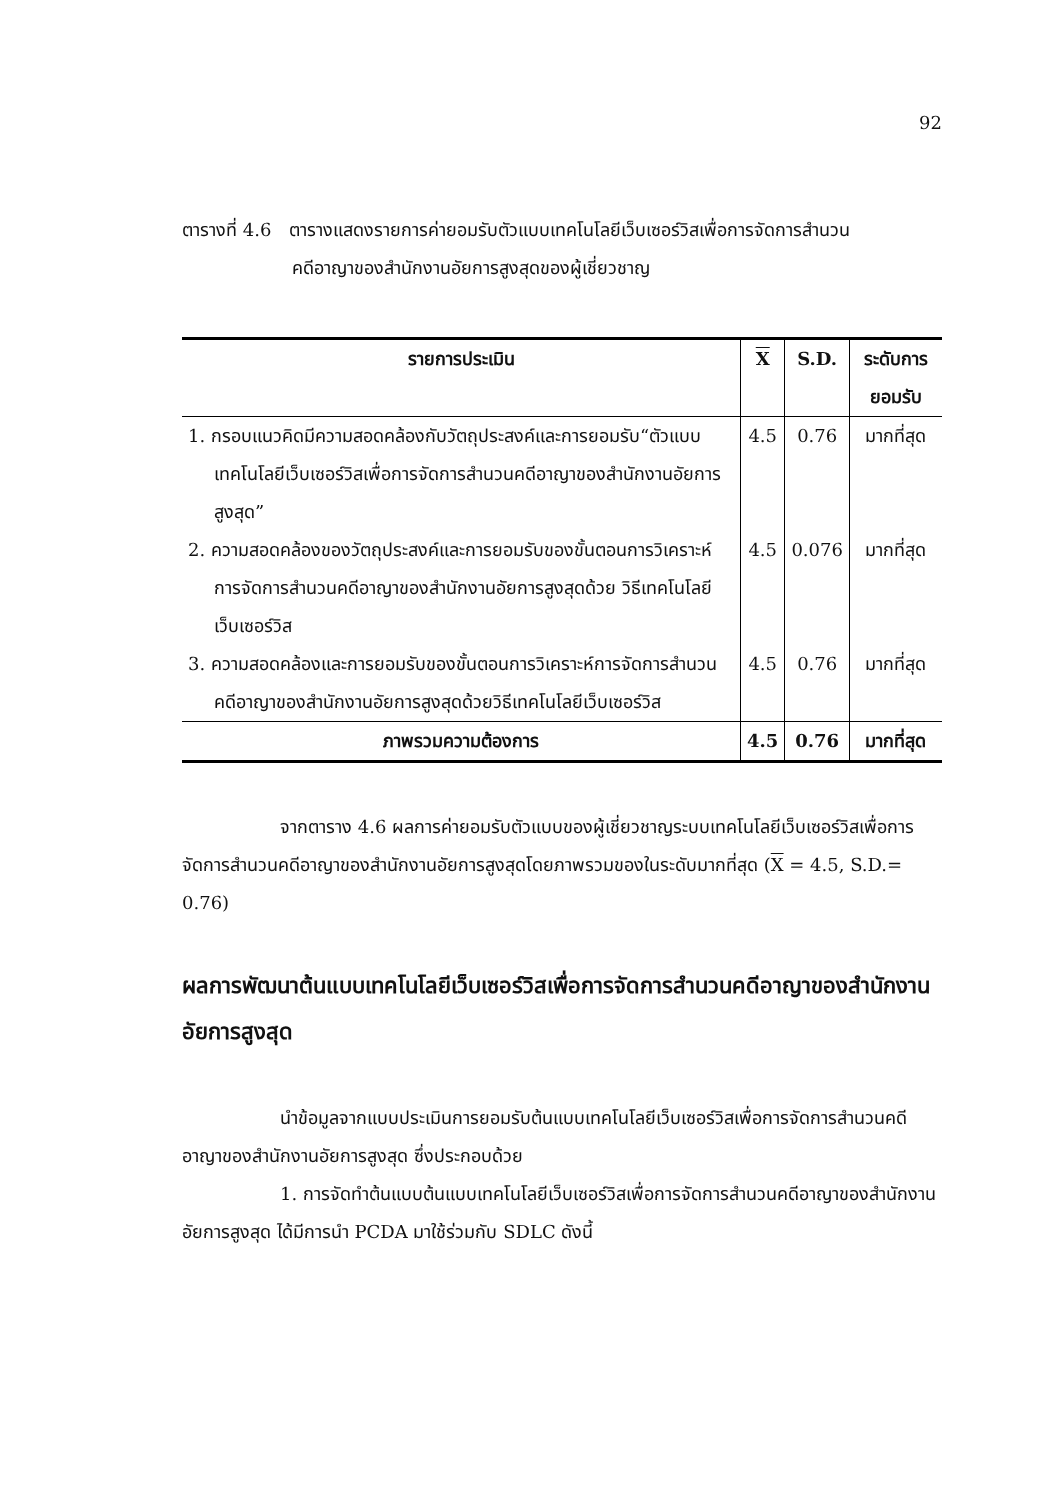92
ตารางที่ 4.6 ตารางแสดงรายการค่ายอมรับตัวแบบเทคโนโลยีเว็บเซอร์วิสเพื่อการจัดการสำนวน
คดีอาญาของสำนักงานอัยการสูงสุดของผู้เชี่ยวชาญ
| รายการประเมิน | X | S.D. | ระดับการยอมรับ |
| --- | --- | --- | --- |
| 1. กรอบแนวคิดมีความสอดคล้องกับวัตถุประสงค์และการยอมรับ“ตัวแบบเทคโนโลยีเว็บเซอร์วิสเพื่อการจัดการสำนวนคดีอาญาของสำนักงานอัยการสูงสุด” | 4.5 | 0.76 | มากที่สุด |
| 2. ความสอดคล้องของวัตถุประสงค์และการยอมรับของขั้นตอนการวิเคราะห์การจัดการสำนวนคดีอาญาของสำนักงานอัยการสูงสุดด้วย วิธีเทคโนโลยีเว็บเซอร์วิส | 4.5 | 0.076 | มากที่สุด |
| 3. ความสอดคล้องและการยอมรับของขั้นตอนการวิเคราะห์การจัดการสำนวนคดีอาญาของสำนักงานอัยการสูงสุดด้วยวิธีเทคโนโลยีเว็บเซอร์วิส | 4.5 | 0.76 | มากที่สุด |
| ภาพรวมความต้องการ | 4.5 | 0.76 | มากที่สุด |
จากตาราง 4.6 ผลการค่ายอมรับตัวแบบของผู้เชี่ยวชาญระบบเทคโนโลยีเว็บเซอร์วิสเพื่อการจัดการสำนวนคดีอาญาของสำนักงานอัยการสูงสุดโดยภาพรวมของในระดับมากที่สุด (X = 4.5, S.D.= 0.76)
ผลการพัฒนาต้นแบบเทคโนโลยีเว็บเซอร์วิสเพื่อการจัดการสำนวนคดีอาญาของสำนักงานอัยการสูงสุด
นำข้อมูลจากแบบประเมินการยอมรับต้นแบบเทคโนโลยีเว็บเซอร์วิสเพื่อการจัดการสำนวนคดีอาญาของสำนักงานอัยการสูงสุด ซึ่งประกอบด้วย
1. การจัดทำต้นแบบต้นแบบเทคโนโลยีเว็บเซอร์วิสเพื่อการจัดการสำนวนคดีอาญาของสำนักงานอัยการสูงสุด ได้มีการนำ PCDA มาใช้ร่วมกับ SDLC ดังนี้